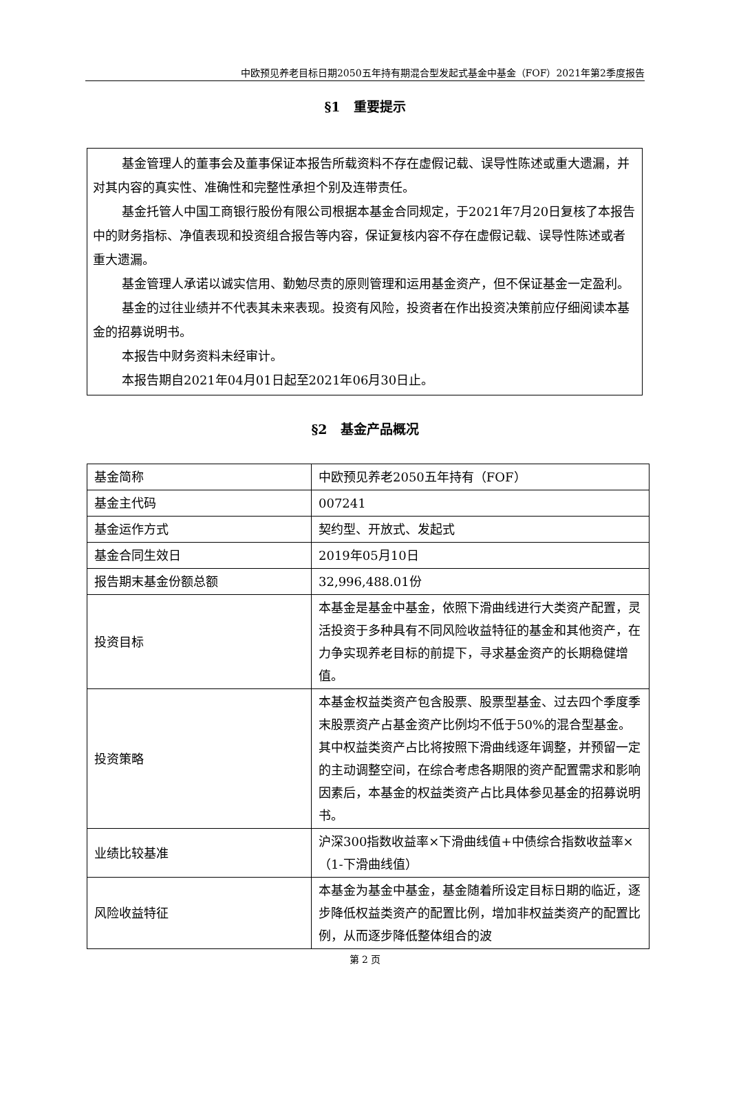中欧预见养老目标日期2050五年持有期混合型发起式基金中基金（FOF）2021年第2季度报告
§1　重要提示
基金管理人的董事会及董事保证本报告所载资料不存在虚假记载、误导性陈述或重大遗漏，并对其内容的真实性、准确性和完整性承担个别及连带责任。
基金托管人中国工商银行股份有限公司根据本基金合同规定，于2021年7月20日复核了本报告中的财务指标、净值表现和投资组合报告等内容，保证复核内容不存在虚假记载、误导性陈述或者重大遗漏。
基金管理人承诺以诚实信用、勤勉尽责的原则管理和运用基金资产，但不保证基金一定盈利。
基金的过往业绩并不代表其未来表现。投资有风险，投资者在作出投资决策前应仔细阅读本基金的招募说明书。
本报告中财务资料未经审计。
本报告期自2021年04月01日起至2021年06月30日止。
§2　基金产品概况
| 基金简称 | 中欧预见养老2050五年持有（FOF） |
| 基金主代码 | 007241 |
| 基金运作方式 | 契约型、开放式、发起式 |
| 基金合同生效日 | 2019年05月10日 |
| 报告期末基金份额总额 | 32,996,488.01份 |
| 投资目标 | 本基金是基金中基金，依照下滑曲线进行大类资产配置，灵活投资于多种具有不同风险收益特征的基金和其他资产，在力争实现养老目标的前提下，寻求基金资产的长期稳健增值。 |
| 投资策略 | 本基金权益类资产包含股票、股票型基金、过去四个季度季末股票资产占基金资产比例均不低于50%的混合型基金。其中权益类资产占比将按照下滑曲线逐年调整，并预留一定的主动调整空间，在综合考虑各期限的资产配置需求和影响因素后，本基金的权益类资产占比具体参见基金的招募说明书。 |
| 业绩比较基准 | 沪深300指数收益率×下滑曲线值+中债综合指数收益率×（1-下滑曲线值） |
| 风险收益特征 | 本基金为基金中基金，基金随着所设定目标日期的临近，逐步降低权益类资产的配置比例，增加非权益类资产的配置比例，从而逐步降低整体组合的波 |
第 2 页